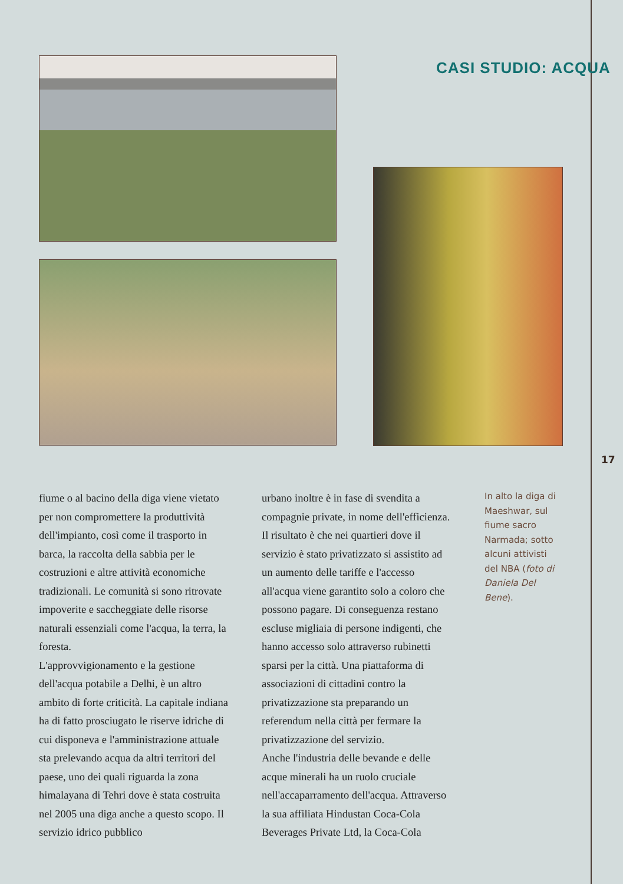CASI STUDIO: ACQUA
17
fiume o al bacino della diga viene vietato per non compromettere la produttività dell'impianto, così come il trasporto in barca, la raccolta della sabbia per le costruzioni e altre attività economiche tradizionali. Le comunità si sono ritrovate impoverite e saccheggiate delle risorse naturali essenziali come l'acqua, la terra, la foresta.
L'approvvigionamento e la gestione dell'acqua potabile a Delhi, è un altro ambito di forte criticità. La capitale indiana ha di fatto prosciugato le riserve idriche di cui disponeva e l'amministrazione attuale sta prelevando acqua da altri territori del paese, uno dei quali riguarda la zona himalayana di Tehri dove è stata costruita nel 2005 una diga anche a questo scopo. Il servizio idrico pubblico
urbano inoltre è in fase di svendita a compagnie private, in nome dell'efficienza. Il risultato è che nei quartieri dove il servizio è stato privatizzato si assistito ad un aumento delle tariffe e l'accesso all'acqua viene garantito solo a coloro che possono pagare. Di conseguenza restano escluse migliaia di persone indigenti, che hanno accesso solo attraverso rubinetti sparsi per la città. Una piattaforma di associazioni di cittadini contro la privatizzazione sta preparando un referendum nella città per fermare la privatizzazione del servizio.
Anche l'industria delle bevande e delle acque minerali ha un ruolo cruciale nell'accaparramento dell'acqua. Attraverso la sua affiliata Hindustan Coca-Cola Beverages Private Ltd, la Coca-Cola
In alto la diga di Maeshwar, sul fiume sacro Narmada; sotto alcuni attivisti del NBA (foto di Daniela Del Bene).